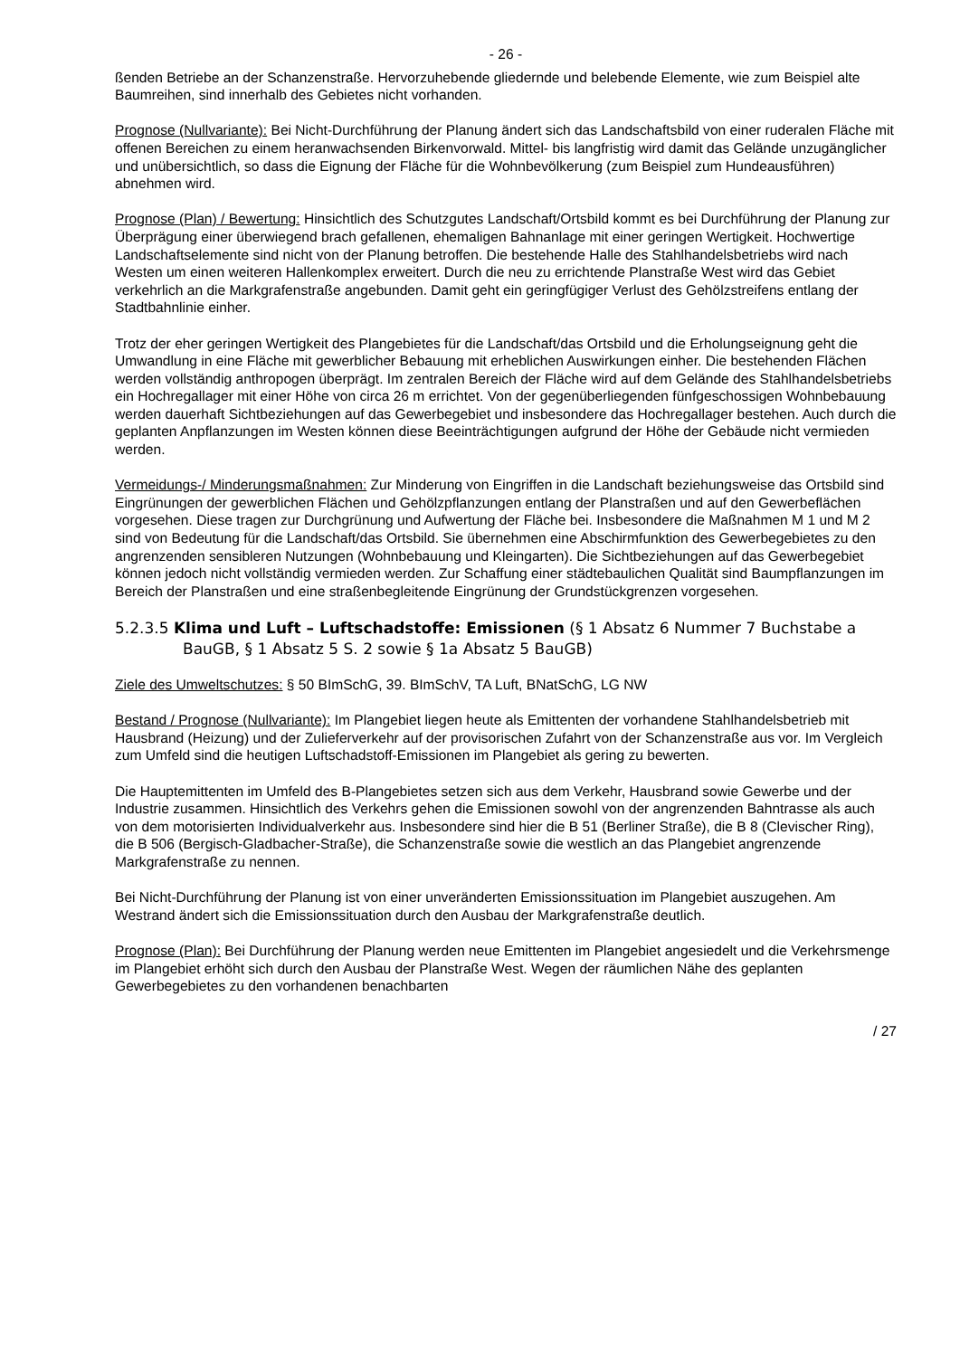- 26 -
ßenden Betriebe an der Schanzenstraße. Hervorzuhebende gliedernde und belebende Elemente, wie zum Beispiel alte Baumreihen, sind innerhalb des Gebietes nicht vorhanden.
Prognose (Nullvariante): Bei Nicht-Durchführung der Planung ändert sich das Landschaftsbild von einer ruderalen Fläche mit offenen Bereichen zu einem heranwachsenden Birkenvorwald. Mittel- bis langfristig wird damit das Gelände unzugänglicher und unübersichtlich, so dass die Eignung der Fläche für die Wohnbevölkerung (zum Beispiel zum Hundeausführen) abnehmen wird.
Prognose (Plan) / Bewertung: Hinsichtlich des Schutzgutes Landschaft/Ortsbild kommt es bei Durchführung der Planung zur Überprägung einer überwiegend brach gefallenen, ehemaligen Bahnanlage mit einer geringen Wertigkeit. Hochwertige Landschaftselemente sind nicht von der Planung betroffen. Die bestehende Halle des Stahlhandelsbetriebs wird nach Westen um einen weiteren Hallenkomplex erweitert. Durch die neu zu errichtende Planstraße West wird das Gebiet verkehrlich an die Markgrafenstraße angebunden. Damit geht ein geringfügiger Verlust des Gehölzstreifens entlang der Stadtbahnlinie einher.
Trotz der eher geringen Wertigkeit des Plangebietes für die Landschaft/das Ortsbild und die Erholungseignung geht die Umwandlung in eine Fläche mit gewerblicher Bebauung mit erheblichen Auswirkungen einher. Die bestehenden Flächen werden vollständig anthropogen überprägt. Im zentralen Bereich der Fläche wird auf dem Gelände des Stahlhandelsbetriebs ein Hochregallager mit einer Höhe von circa 26 m errichtet. Von der gegenüberliegenden fünfgeschossigen Wohnbebauung werden dauerhaft Sichtbeziehungen auf das Gewerbegebiet und insbesondere das Hochregallager bestehen. Auch durch die geplanten Anpflanzungen im Westen können diese Beeinträchtigungen aufgrund der Höhe der Gebäude nicht vermieden werden.
Vermeidungs-/ Minderungsmaßnahmen: Zur Minderung von Eingriffen in die Landschaft beziehungsweise das Ortsbild sind Eingrünungen der gewerblichen Flächen und Gehölzpflanzungen entlang der Planstraßen und auf den Gewerbeflächen vorgesehen. Diese tragen zur Durchgrünung und Aufwertung der Fläche bei. Insbesondere die Maßnahmen M 1 und M 2 sind von Bedeutung für die Landschaft/das Ortsbild. Sie übernehmen eine Abschirmfunktion des Gewerbegebietes zu den angrenzenden sensibleren Nutzungen (Wohnbebauung und Kleingarten). Die Sichtbeziehungen auf das Gewerbegebiet können jedoch nicht vollständig vermieden werden. Zur Schaffung einer städtebaulichen Qualität sind Baumpflanzungen im Bereich der Planstraßen und eine straßenbegleitende Eingrünung der Grundstückgrenzen vorgesehen.
5.2.3.5 Klima und Luft – Luftschadstoffe: Emissionen (§ 1 Absatz 6 Nummer 7 Buchstabe a BauGB, § 1 Absatz 5 S. 2 sowie § 1a Absatz 5 BauGB)
Ziele des Umweltschutzes: § 50 BImSchG, 39. BImSchV, TA Luft, BNatSchG, LG NW
Bestand / Prognose (Nullvariante): Im Plangebiet liegen heute als Emittenten der vorhandene Stahlhandelsbetrieb mit Hausbrand (Heizung) und der Zulieferverkehr auf der provisorischen Zufahrt von der Schanzenstraße aus vor. Im Vergleich zum Umfeld sind die heutigen Luftschadstoff-Emissionen im Plangebiet als gering zu bewerten.
Die Hauptemittenten im Umfeld des B-Plangebietes setzen sich aus dem Verkehr, Hausbrand sowie Gewerbe und der Industrie zusammen. Hinsichtlich des Verkehrs gehen die Emissionen sowohl von der angrenzenden Bahntrasse als auch von dem motorisierten Individualverkehr aus. Insbesondere sind hier die B 51 (Berliner Straße), die B 8 (Clevischer Ring), die B 506 (Bergisch-Gladbacher-Straße), die Schanzenstraße sowie die westlich an das Plangebiet angrenzende Markgrafenstraße zu nennen.
Bei Nicht-Durchführung der Planung ist von einer unveränderten Emissionssituation im Plangebiet auszugehen. Am Westrand ändert sich die Emissionssituation durch den Ausbau der Markgrafenstraße deutlich.
Prognose (Plan): Bei Durchführung der Planung werden neue Emittenten im Plangebiet angesiedelt und die Verkehrsmenge im Plangebiet erhöht sich durch den Ausbau der Planstraße West. Wegen der räumlichen Nähe des geplanten Gewerbegebietes zu den vorhandenen benachbarten
/ 27